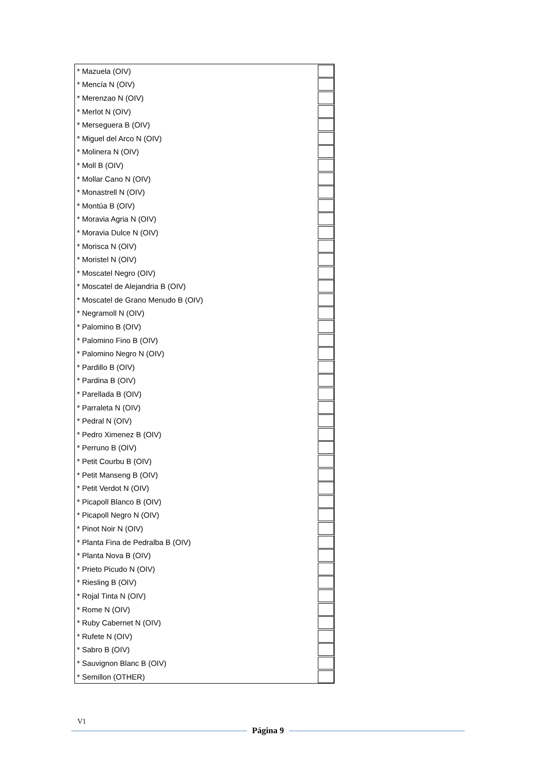| * Mazuela (OIV) | |
| * Mencía N (OIV) | |
| * Merenzao N (OIV) | |
| * Merlot N (OIV) | |
| * Merseguera B (OIV) | |
| * Miguel del Arco N (OIV) | |
| * Molinera N (OIV) | |
| * Moll B (OIV) | |
| * Mollar Cano N (OIV) | |
| * Monastrell N (OIV) | |
| * Montúa B (OIV) | |
| * Moravia Agria N (OIV) | |
| * Moravia Dulce N (OIV) | |
| * Morisca N (OIV) | |
| * Moristel N (OIV) | |
| * Moscatel Negro (OIV) | |
| * Moscatel de Alejandria B (OIV) | |
| * Moscatel de Grano Menudo B (OIV) | |
| * Negramoll N (OIV) | |
| * Palomino B (OIV) | |
| * Palomino Fino B (OIV) | |
| * Palomino Negro N (OIV) | |
| * Pardillo B (OIV) | |
| * Pardina B (OIV) | |
| * Parellada B (OIV) | |
| * Parraleta N (OIV) | |
| * Pedral N (OIV) | |
| * Pedro Ximenez B (OIV) | |
| * Perruno B (OIV) | |
| * Petit Courbu B (OIV) | |
| * Petit Manseng B (OIV) | |
| * Petit Verdot N (OIV) | |
| * Picapoll Blanco B (OIV) | |
| * Picapoll Negro N (OIV) | |
| * Pinot Noir N (OIV) | |
| * Planta Fina de Pedralba B (OIV) | |
| * Planta Nova B (OIV) | |
| * Prieto Picudo N (OIV) | |
| * Riesling B (OIV) | |
| * Rojal Tinta N (OIV) | |
| * Rome N (OIV) | |
| * Ruby Cabernet N (OIV) | |
| * Rufete N (OIV) | |
| * Sabro B (OIV) | |
| * Sauvignon Blanc B (OIV) | |
| * Semillon (OTHER) | |
V1
Página 9